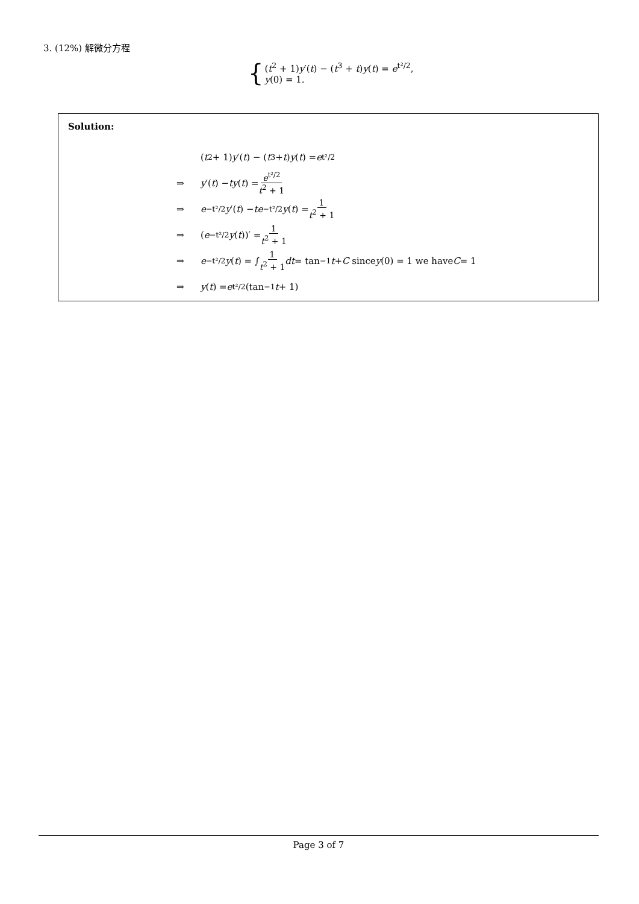3. (12%) 解微分方程
{
(t<sup>2</sup> + 1)y′(t) − (t<sup>3</sup> + t)y(t) = e<sup>t²/2</sup>,
y(0) = 1.
Solution:
(t<sup>2</sup> + 1) y ′(t) − (t<sup>3</sup> + t) y (t) = e<sup>t²/2</sup>
⇒ y ′(t) − ty (t) = e<sup>t²/2</sup> t<sup>2</sup> + 1
⇒ e<sup>−t²/2</sup> y ′(t) − te<sup>−t²/2</sup> y (t) = 1 t<sup>2</sup> + 1
⇒ (e<sup>−t²/2</sup> y (t))′ = 1 t<sup>2</sup> + 1
⇒ e<sup>−t²/2</sup> y (t) = ∫ 1 t<sup>2</sup> + 1 dt = tan<sup>−1</sup> t + C since y (0) = 1 we have C = 1
⇒ y (t) = e<sup>t²/2</sup>(tan<sup>−1</sup> t + 1)
Page 3 of 7